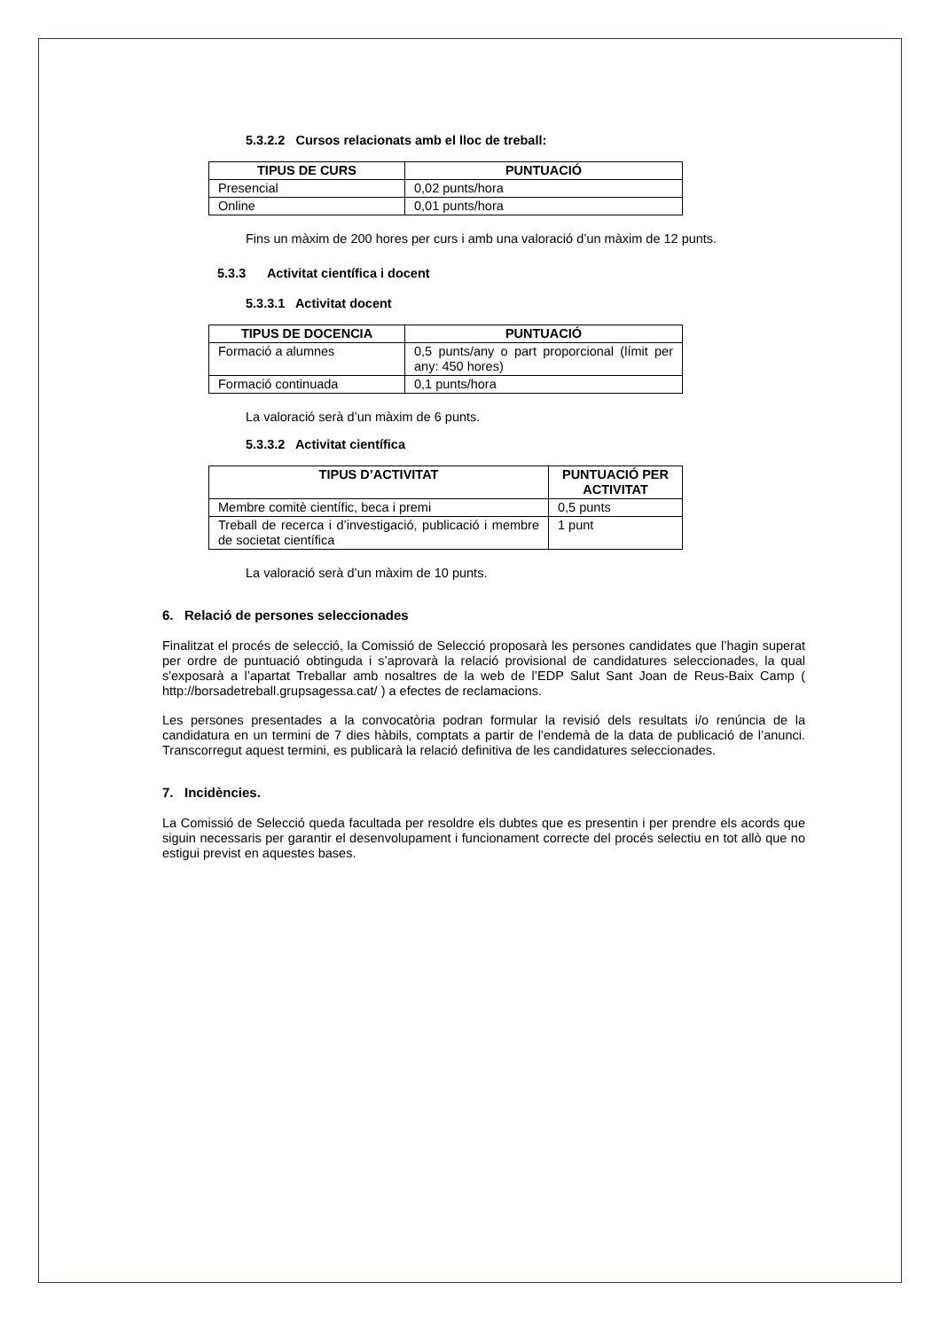5.3.2.2 Cursos relacionats amb el lloc de treball:
| TIPUS DE CURS | PUNTUACIÓ |
| --- | --- |
| Presencial | 0,02 punts/hora |
| Online | 0,01 punts/hora |
Fins un màxim de 200 hores per curs i amb una valoració d’un màxim de 12 punts.
5.3.3 Activitat científica i docent
5.3.3.1 Activitat docent
| TIPUS DE DOCENCIA | PUNTUACIÓ |
| --- | --- |
| Formació a alumnes | 0,5 punts/any o part proporcional (límit per any: 450 hores) |
| Formació continuada | 0,1 punts/hora |
La valoració serà d’un màxim de 6 punts.
5.3.3.2 Activitat científica
| TIPUS D’ACTIVITAT | PUNTUACIÓ PER ACTIVITAT |
| --- | --- |
| Membre comitè científic, beca i premi | 0,5 punts |
| Treball de recerca i d’investigació, publicació i membre de societat científica | 1 punt |
La valoració serà d’un màxim de 10 punts.
6. Relació de persones seleccionades
Finalitzat el procés de selecció, la Comissió de Selecció proposarà les persones candidates que l’hagin superat per ordre de puntuació obtinguda i s’aprovarà la relació provisional de candidatures seleccionades, la qual s'exposarà a l’apartat Treballar amb nosaltres de la web de l’EDP Salut Sant Joan de Reus-Baix Camp ( http://borsadetreball.grupsagessa.cat/ ) a efectes de reclamacions.
Les persones presentades a la convocatòria podran formular la revisió dels resultats i/o renúncia de la candidatura en un termini de 7 dies hàbils, comptats a partir de l’endemà de la data de publicació de l’anunci. Transcorregut aquest termini, es publicarà la relació definitiva de les candidatures seleccionades.
7. Incidències.
La Comissió de Selecció queda facultada per resoldre els dubtes que es presentin i per prendre els acords que siguin necessaris per garantir el desenvolupament i funcionament correcte del procés selectiu en tot allò que no estigui previst en aquestes bases.